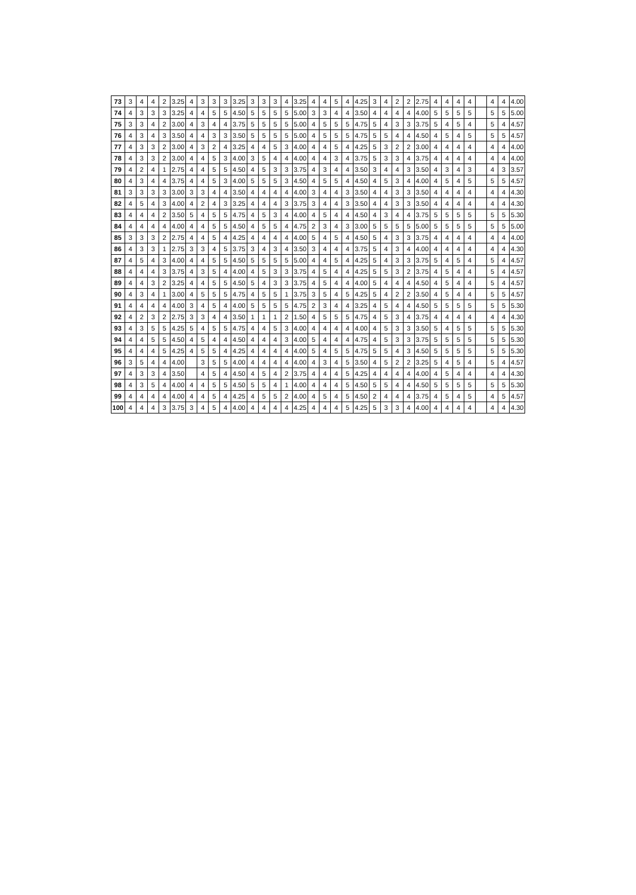| 73 | 3 | 4 | 4 | 2 | 3.25 | 4 | 3 | 3 | 3 | 3.25 | 3 | 3 | 3 | 4 | 3.25 | 4 | 4 | 5 | 4 | 4.25 | 3 | 4 | 2 | 2 | 2.75 | 4 | 4 | 4 | 4 | | 4 | 4 | 4.00 |
| 74 | 4 | 3 | 3 | 3 | 3.25 | 4 | 4 | 5 | 5 | 4.50 | 5 | 5 | 5 | 5 | 5.00 | 3 | 3 | 4 | 4 | 3.50 | 4 | 4 | 4 | 4 | 4.00 | 5 | 5 | 5 | 5 | | 5 | 5 | 5.00 |
| 75 | 3 | 3 | 4 | 2 | 3.00 | 4 | 3 | 4 | 4 | 3.75 | 5 | 5 | 5 | 5 | 5.00 | 4 | 5 | 5 | 5 | 4.75 | 5 | 4 | 3 | 3 | 3.75 | 5 | 4 | 5 | 4 | | 5 | 4 | 4.57 |
| 76 | 4 | 3 | 4 | 3 | 3.50 | 4 | 4 | 3 | 3 | 3.50 | 5 | 5 | 5 | 5 | 5.00 | 4 | 5 | 5 | 5 | 4.75 | 5 | 5 | 4 | 4 | 4.50 | 4 | 5 | 4 | 5 | | 5 | 5 | 4.57 |
| 77 | 4 | 3 | 3 | 2 | 3.00 | 4 | 3 | 2 | 4 | 3.25 | 4 | 4 | 5 | 3 | 4.00 | 4 | 4 | 5 | 4 | 4.25 | 5 | 3 | 2 | 2 | 3.00 | 4 | 4 | 4 | 4 | | 4 | 4 | 4.00 |
| 78 | 4 | 3 | 3 | 2 | 3.00 | 4 | 4 | 5 | 3 | 4.00 | 3 | 5 | 4 | 4 | 4.00 | 4 | 4 | 3 | 4 | 3.75 | 5 | 3 | 3 | 4 | 3.75 | 4 | 4 | 4 | 4 | | 4 | 4 | 4.00 |
| 79 | 4 | 2 | 4 | 1 | 2.75 | 4 | 4 | 5 | 5 | 4.50 | 4 | 5 | 3 | 3 | 3.75 | 4 | 3 | 4 | 4 | 3.50 | 3 | 4 | 4 | 3 | 3.50 | 4 | 3 | 4 | 3 | | 4 | 3 | 3.57 |
| 80 | 4 | 3 | 4 | 4 | 3.75 | 4 | 4 | 5 | 3 | 4.00 | 5 | 5 | 5 | 3 | 4.50 | 4 | 5 | 5 | 4 | 4.50 | 4 | 5 | 3 | 4 | 4.00 | 4 | 5 | 4 | 5 | | 5 | 5 | 4.57 |
| 81 | 3 | 3 | 3 | 3 | 3.00 | 3 | 3 | 4 | 4 | 3.50 | 4 | 4 | 4 | 4 | 4.00 | 3 | 4 | 4 | 3 | 3.50 | 4 | 4 | 3 | 3 | 3.50 | 4 | 4 | 4 | 4 | | 4 | 4 | 4.30 |
| 82 | 4 | 5 | 4 | 3 | 4.00 | 4 | 2 | 4 | 3 | 3.25 | 4 | 4 | 4 | 3 | 3.75 | 3 | 4 | 4 | 3 | 3.50 | 4 | 4 | 3 | 3 | 3.50 | 4 | 4 | 4 | 4 | | 4 | 4 | 4.30 |
| 83 | 4 | 4 | 4 | 2 | 3.50 | 5 | 4 | 5 | 5 | 4.75 | 4 | 5 | 3 | 4 | 4.00 | 4 | 5 | 4 | 4 | 4.50 | 4 | 3 | 4 | 4 | 3.75 | 5 | 5 | 5 | 5 | | 5 | 5 | 5.30 |
| 84 | 4 | 4 | 4 | 4 | 4.00 | 4 | 4 | 5 | 5 | 4.50 | 4 | 5 | 5 | 4 | 4.75 | 2 | 3 | 4 | 3 | 3.00 | 5 | 5 | 5 | 5 | 5.00 | 5 | 5 | 5 | 5 | | 5 | 5 | 5.00 |
| 85 | 3 | 3 | 3 | 2 | 2.75 | 4 | 4 | 5 | 4 | 4.25 | 4 | 4 | 4 | 4 | 4.00 | 5 | 4 | 5 | 4 | 4.50 | 5 | 4 | 3 | 3 | 3.75 | 4 | 4 | 4 | 4 | | 4 | 4 | 4.00 |
| 86 | 4 | 3 | 3 | 1 | 2.75 | 3 | 3 | 4 | 5 | 3.75 | 3 | 4 | 3 | 4 | 3.50 | 3 | 4 | 4 | 4 | 3.75 | 5 | 4 | 3 | 4 | 4.00 | 4 | 4 | 4 | 4 | | 4 | 4 | 4.30 |
| 87 | 4 | 5 | 4 | 3 | 4.00 | 4 | 4 | 5 | 5 | 4.50 | 5 | 5 | 5 | 5 | 5.00 | 4 | 4 | 5 | 4 | 4.25 | 5 | 4 | 3 | 3 | 3.75 | 5 | 4 | 5 | 4 | | 5 | 4 | 4.57 |
| 88 | 4 | 4 | 4 | 3 | 3.75 | 4 | 3 | 5 | 4 | 4.00 | 4 | 5 | 3 | 3 | 3.75 | 4 | 5 | 4 | 4 | 4.25 | 5 | 5 | 3 | 2 | 3.75 | 4 | 5 | 4 | 4 | | 5 | 4 | 4.57 |
| 89 | 4 | 4 | 3 | 2 | 3.25 | 4 | 4 | 5 | 5 | 4.50 | 5 | 4 | 3 | 3 | 3.75 | 4 | 5 | 4 | 4 | 4.00 | 5 | 4 | 4 | 4 | 4.50 | 4 | 5 | 4 | 4 | | 5 | 4 | 4.57 |
| 90 | 4 | 3 | 4 | 1 | 3.00 | 4 | 5 | 5 | 5 | 4.75 | 4 | 5 | 5 | 1 | 3.75 | 3 | 5 | 4 | 5 | 4.25 | 5 | 4 | 2 | 2 | 3.50 | 4 | 5 | 4 | 4 | | 5 | 5 | 4.57 |
| 91 | 4 | 4 | 4 | 4 | 4.00 | 3 | 4 | 5 | 4 | 4.00 | 5 | 5 | 5 | 5 | 4.75 | 2 | 3 | 4 | 4 | 3.25 | 4 | 5 | 4 | 4 | 4.50 | 5 | 5 | 5 | 5 | | 5 | 5 | 5.30 |
| 92 | 4 | 2 | 3 | 2 | 2.75 | 3 | 3 | 4 | 4 | 3.50 | 1 | 1 | 1 | 2 | 1.50 | 4 | 5 | 5 | 5 | 4.75 | 4 | 5 | 3 | 4 | 3.75 | 4 | 4 | 4 | 4 | | 4 | 4 | 4.30 |
| 93 | 4 | 3 | 5 | 5 | 4.25 | 5 | 4 | 5 | 5 | 4.75 | 4 | 4 | 5 | 3 | 4.00 | 4 | 4 | 4 | 4 | 4.00 | 4 | 5 | 3 | 3 | 3.50 | 5 | 4 | 5 | 5 | | 5 | 5 | 5.30 |
| 94 | 4 | 4 | 5 | 5 | 4.50 | 4 | 5 | 4 | 4 | 4.50 | 4 | 4 | 4 | 3 | 4.00 | 5 | 4 | 4 | 4 | 4.75 | 4 | 5 | 3 | 3 | 3.75 | 5 | 5 | 5 | 5 | | 5 | 5 | 5.30 |
| 95 | 4 | 4 | 4 | 5 | 4.25 | 4 | 5 | 5 | 4 | 4.25 | 4 | 4 | 4 | 4 | 4.00 | 5 | 4 | 5 | 5 | 4.75 | 5 | 5 | 4 | 3 | 4.50 | 5 | 5 | 5 | 5 | | 5 | 5 | 5.30 |
| 96 | 3 | 5 | 4 | 4 | 4.00 | | 3 | 5 | 5 | 4.00 | 4 | 4 | 4 | 4 | 4.00 | 4 | 3 | 4 | 5 | 3.50 | 4 | 5 | 2 | 2 | 3.25 | 5 | 4 | 5 | 4 | | 5 | 4 | 4.57 |
| 97 | 4 | 3 | 3 | 4 | 3.50 | | 4 | 5 | 4 | 4.50 | 4 | 5 | 4 | 2 | 3.75 | 4 | 4 | 4 | 5 | 4.25 | 4 | 4 | 4 | 4 | 4.00 | 4 | 5 | 4 | 4 | | 4 | 4 | 4.30 |
| 98 | 4 | 3 | 5 | 4 | 4.00 | 4 | 4 | 5 | 5 | 4.50 | 5 | 5 | 4 | 1 | 4.00 | 4 | 4 | 4 | 5 | 4.50 | 5 | 5 | 4 | 4 | 4.50 | 5 | 5 | 5 | 5 | | 5 | 5 | 5.30 |
| 99 | 4 | 4 | 4 | 4 | 4.00 | 4 | 4 | 5 | 4 | 4.25 | 4 | 5 | 5 | 2 | 4.00 | 4 | 5 | 4 | 5 | 4.50 | 2 | 4 | 4 | 4 | 3.75 | 4 | 5 | 4 | 5 | | 4 | 5 | 4.57 |
| 100 | 4 | 4 | 4 | 3 | 3.75 | 3 | 4 | 5 | 4 | 4.00 | 4 | 4 | 4 | 4 | 4.25 | 4 | 4 | 4 | 5 | 4.25 | 5 | 3 | 3 | 4 | 4.00 | 4 | 4 | 4 | 4 | | 4 | 4 | 4.30 |